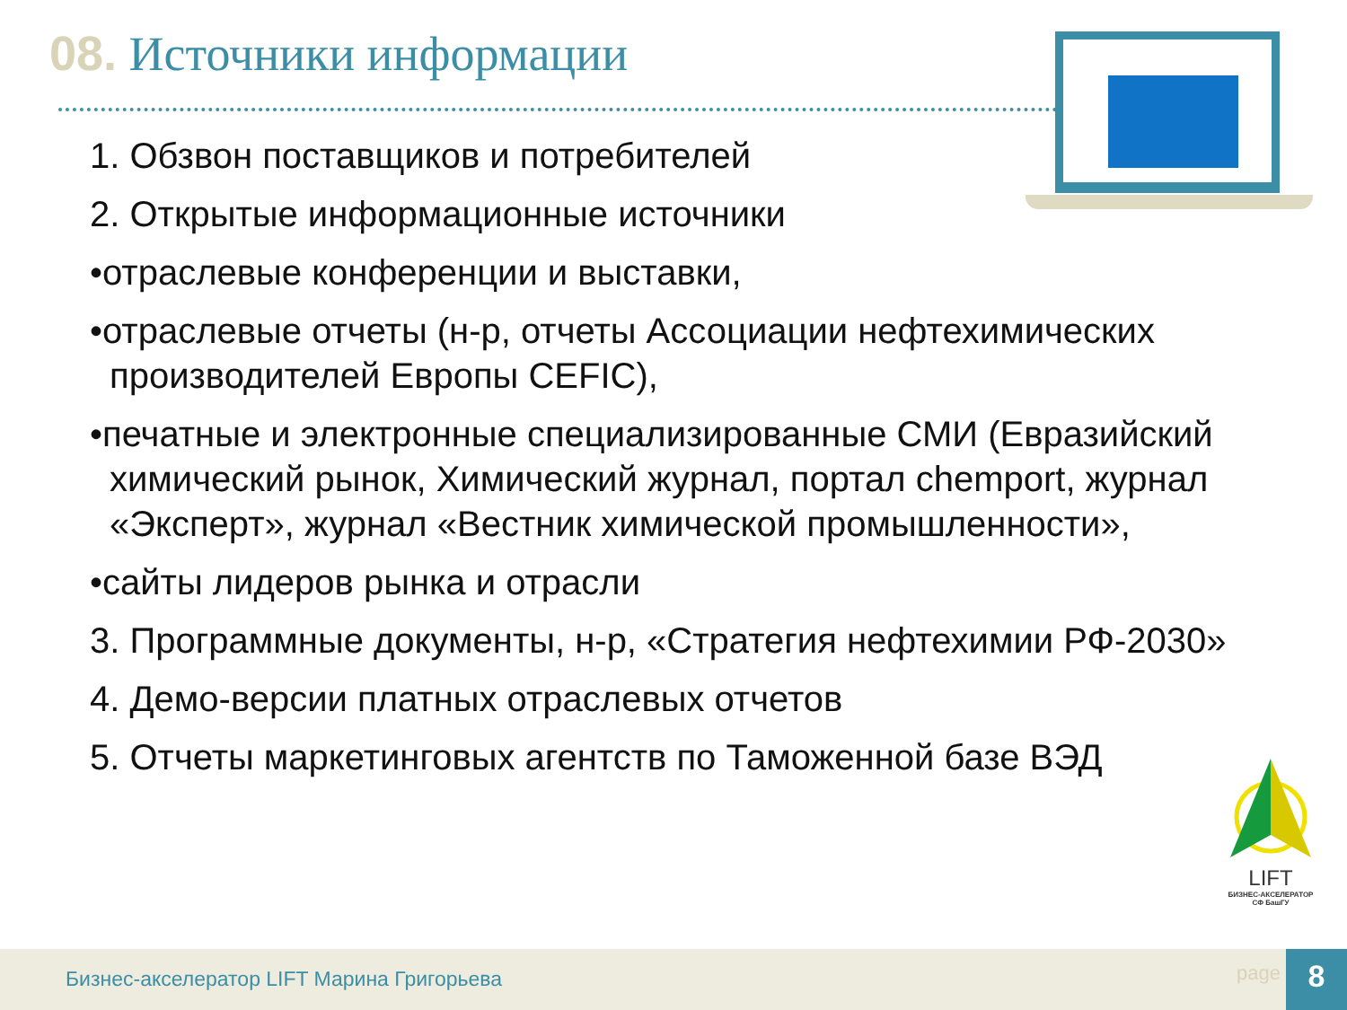08. Источники информации
1. Обзвон поставщиков и потребителей
2. Открытые информационные источники
•отраслевые конференции и выставки,
•отраслевые отчеты (н-р, отчеты Ассоциации нефтехимических производителей Европы CEFIC),
•печатные и электронные специализированные СМИ (Евразийский химический рынок, Химический журнал, портал chemport, журнал «Эксперт», журнал «Вестник химической промышленности»,
•сайты лидеров рынка и отрасли
3. Программные документы, н-р, «Стратегия нефтехимии РФ-2030»
4. Демо-версии платных отраслевых отчетов
5. Отчеты маркетинговых агентств по Таможенной базе ВЭД
LIFT
БИЗНЕС-АКСЕЛЕРАТОР
СФ БашГУ
Бизнес-акселератор LIFT Марина Григорьева
page 8